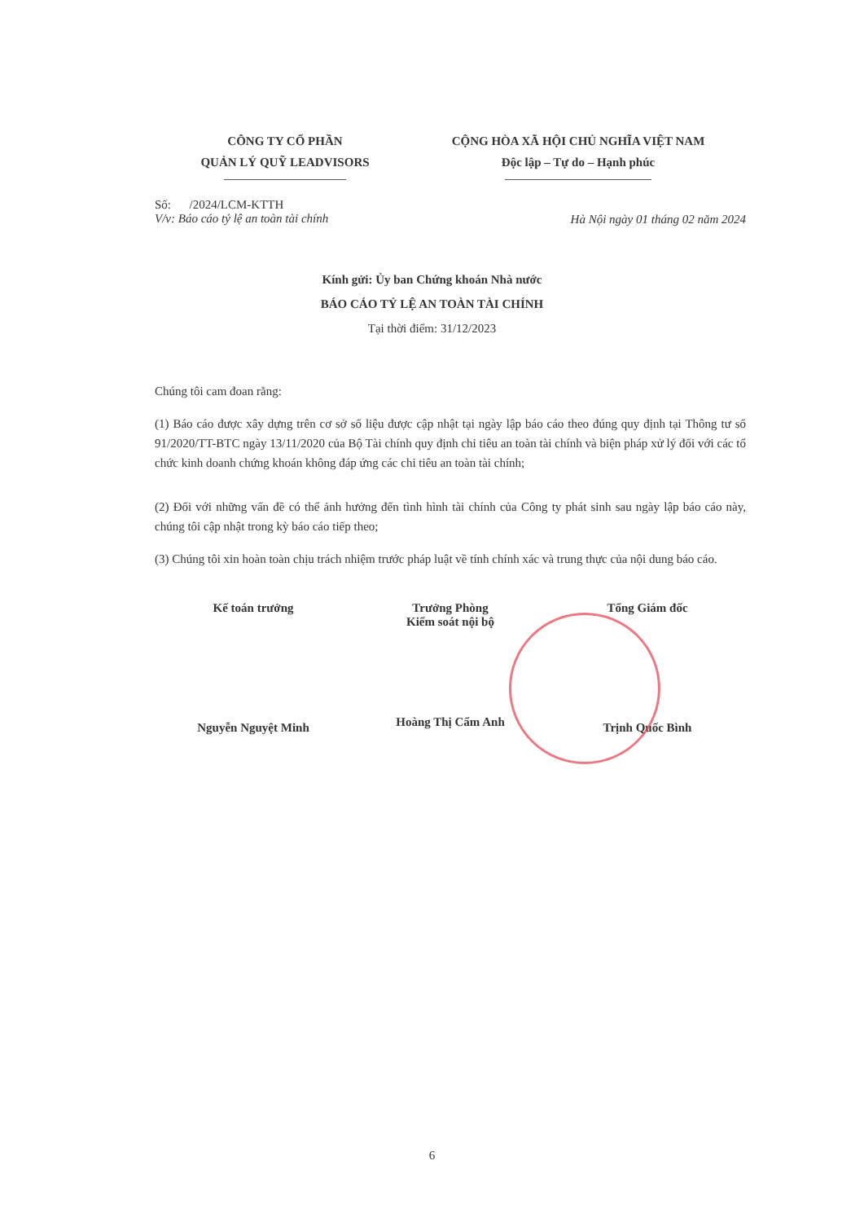CÔNG TY CỔ PHẦN
QUẢN LÝ QUỸ LEADVISORS
CỘNG HÒA XÃ HỘI CHỦ NGHĨA VIỆT NAM
Độc lập – Tự do – Hạnh phúc
Số: /2024/LCM-KTTH
V/v: Báo cáo tỷ lệ an toàn tài chính
Hà Nội ngày 01 tháng 02 năm 2024
Kính gửi: Ủy ban Chứng khoán Nhà nước
BÁO CÁO TỶ LỆ AN TOÀN TÀI CHÍNH
Tại thời điểm: 31/12/2023
Chúng tôi cam đoan rằng:
(1) Báo cáo được xây dựng trên cơ sở số liệu được cập nhật tại ngày lập báo cáo theo đúng quy định tại Thông tư số 91/2020/TT-BTC ngày 13/11/2020 của Bộ Tài chính quy định chỉ tiêu an toàn tài chính và biện pháp xử lý đối với các tổ chức kinh doanh chứng khoán không đáp ứng các chỉ tiêu an toàn tài chính;
(2) Đối với những vấn đề có thể ảnh hưởng đến tình hình tài chính của Công ty phát sinh sau ngày lập báo cáo này, chúng tôi cập nhật trong kỳ báo cáo tiếp theo;
(3) Chúng tôi xin hoàn toàn chịu trách nhiệm trước pháp luật về tính chính xác và trung thực của nội dung báo cáo.
Kế toán trưởng
Nguyễn Nguyệt Minh
Trưởng Phòng
Kiểm soát nội bộ
Hoàng Thị Cẩm Anh
Tổng Giám đốc
Trịnh Quốc Bình
6